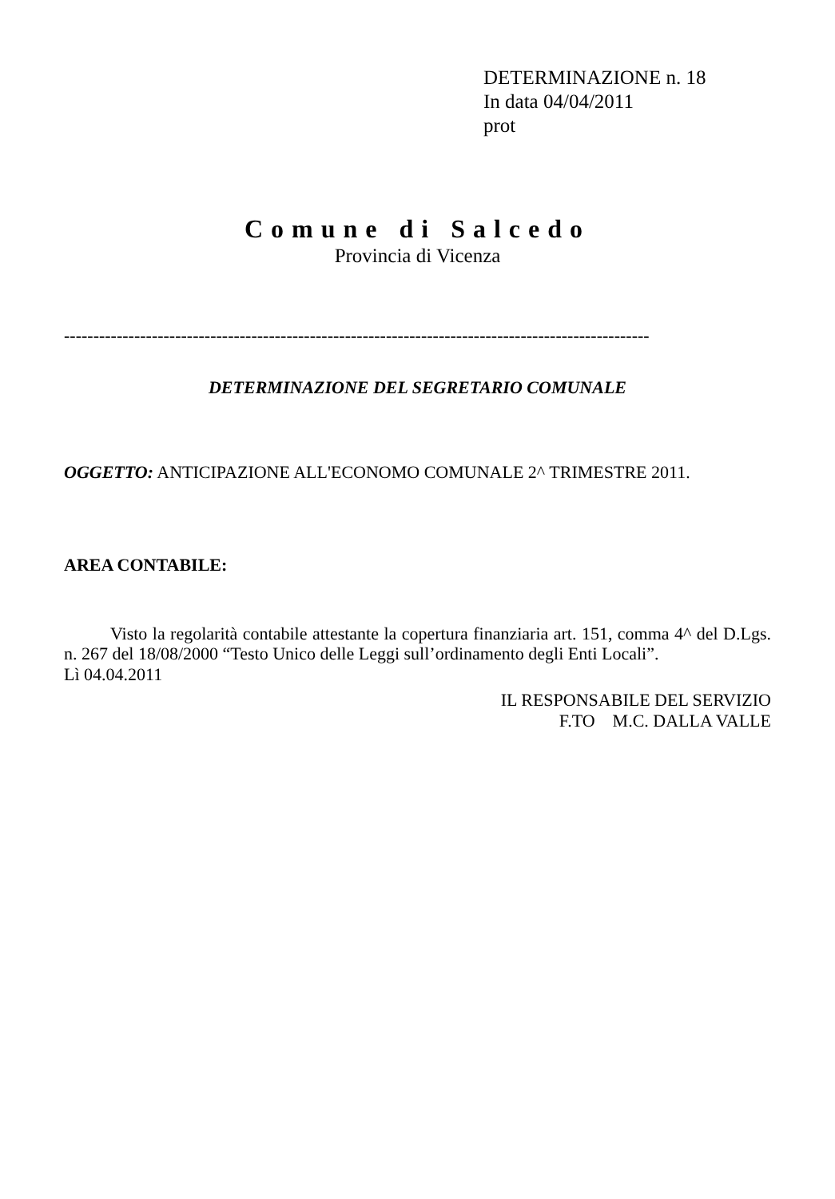DETERMINAZIONE n. 18
In data 04/04/2011
prot
Comune di Salcedo
Provincia di Vicenza
----------------------------------------------------------------------------------------------------
DETERMINAZIONE DEL SEGRETARIO COMUNALE
OGGETTO: ANTICIPAZIONE ALL'ECONOMO COMUNALE 2^ TRIMESTRE 2011.
AREA CONTABILE:
Visto la regolarità contabile attestante la copertura finanziaria art. 151, comma 4^ del D.Lgs. n. 267 del 18/08/2000 “Testo Unico delle Leggi sull’ordinamento degli Enti Locali”.
Lì 04.04.2011
IL RESPONSABILE DEL SERVIZIO
F.TO M.C. DALLA VALLE